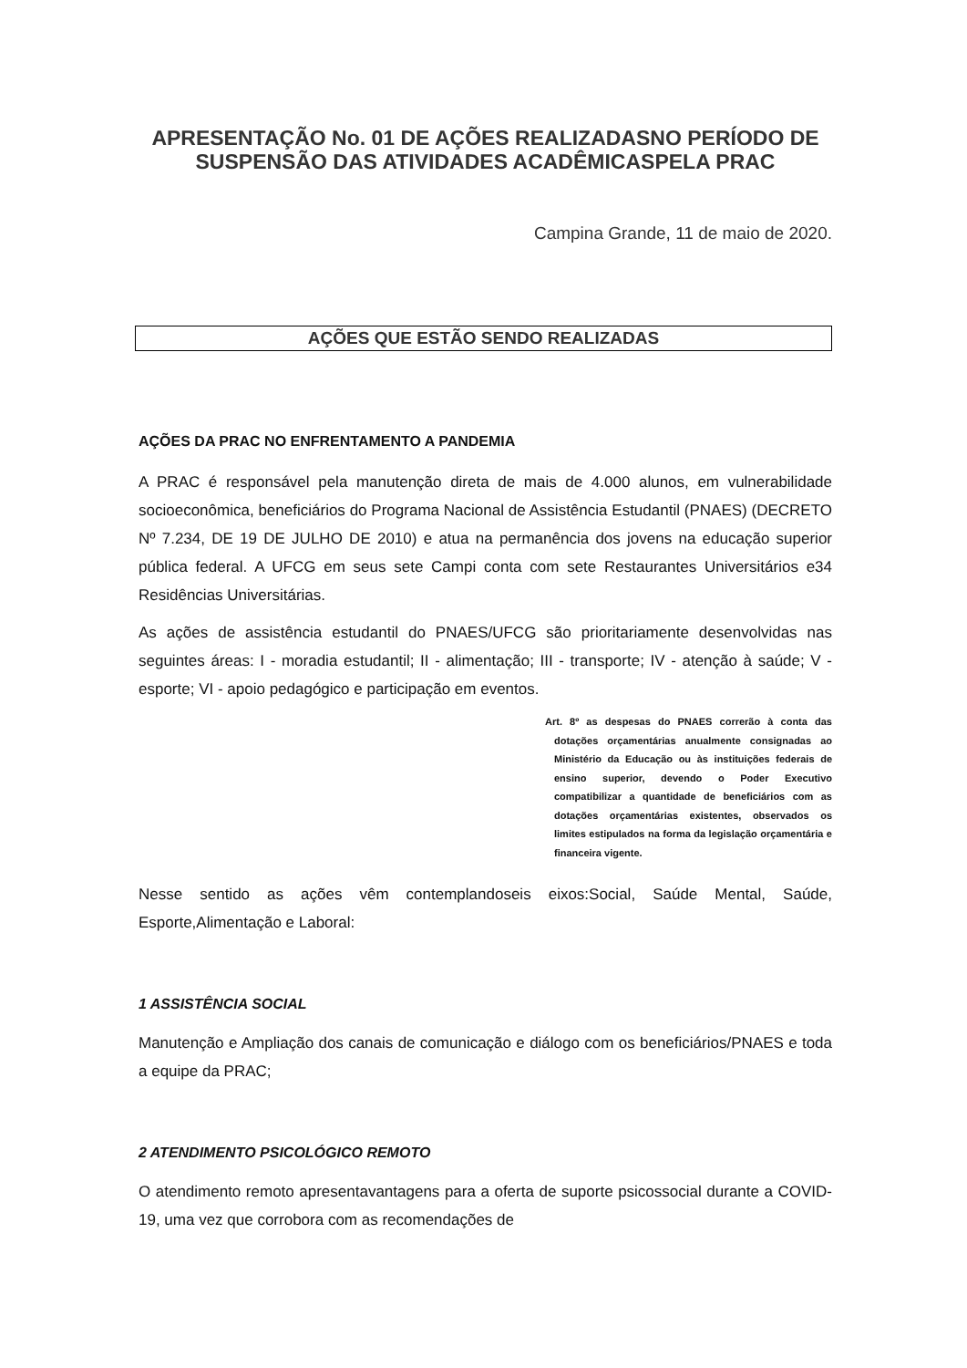APRESENTAÇÃO No. 01 DE AÇÕES REALIZADASNO PERÍODO DE SUSPENSÃO DAS ATIVIDADES ACADÊMICASPELA PRAC
Campina Grande, 11 de maio de 2020.
AÇÕES QUE ESTÃO SENDO REALIZADAS
AÇÕES DA PRAC NO ENFRENTAMENTO A PANDEMIA
A PRAC é responsável pela manutenção direta de mais de 4.000 alunos, em vulnerabilidade socioeconômica, beneficiários do Programa Nacional de Assistência Estudantil (PNAES) (DECRETO Nº 7.234, DE 19 DE JULHO DE 2010) e atua na permanência dos jovens na educação superior pública federal. A UFCG em seus sete Campi conta com sete Restaurantes Universitários e34 Residências Universitárias.
As ações de assistência estudantil do PNAES/UFCG são prioritariamente desenvolvidas nas seguintes áreas: I - moradia estudantil; II - alimentação; III - transporte; IV - atenção à saúde; V - esporte; VI - apoio pedagógico e participação em eventos.
Art. 8º as despesas do PNAES correrão à conta das dotações orçamentárias anualmente consignadas ao Ministério da Educação ou às instituições federais de ensino superior, devendo o Poder Executivo compatibilizar a quantidade de beneficiários com as dotações orçamentárias existentes, observados os limites estipulados na forma da legislação orçamentária e financeira vigente.
Nesse sentido as ações vêm contemplandoseis eixos:Social, Saúde Mental, Saúde, Esporte,Alimentação e Laboral:
1 ASSISTÊNCIA SOCIAL
Manutenção e Ampliação dos canais de comunicação e diálogo com os beneficiários/PNAES e toda a equipe da PRAC;
2 ATENDIMENTO PSICOLÓGICO REMOTO
O atendimento remoto apresentavantagens para a oferta de suporte psicossocial durante a COVID-19, uma vez que corrobora com as recomendações de